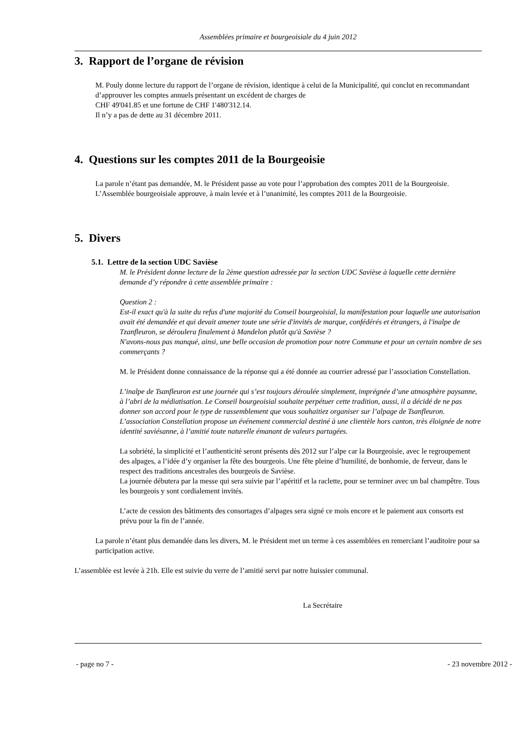Assemblées primaire et bourgeoisiale du 4 juin 2012
3. Rapport de l’organe de révision
M. Pouly donne lecture du rapport de l’organe de révision, identique à celui de la Municipalité, qui conclut en recommandant d’approuver les comptes annuels présentant un excédent de charges de
CHF 49'041.85 et une fortune de CHF 1'480'312.14.
Il n’y a pas de dette au 31 décembre 2011.
4. Questions sur les comptes 2011 de la Bourgeoisie
La parole n’étant pas demandée, M. le Président passe au vote pour l’approbation des comptes 2011 de la Bourgeoisie.
L’Assemblée bourgeoisiale approuve, à main levée et à l’unanimité, les comptes 2011 de la Bourgeoisie.
5. Divers
5.1. Lettre de la section UDC Savièse
M. le Président donne lecture de la 2ème question adressée par la section UDC Savièse à laquelle cette dernière demande d’y répondre à cette assemblée primaire :
Question 2 :
Est-il exact qu'à la suite du refus d'une majorité du Conseil bourgeoisial, la manifestation pour laquelle une autorisation avait été demandée et qui devait amener toute une série d'invités de marque, confédérés et étrangers, à l'inalpe de Tzanfleuron, se déroulera finalement à Mandelon plutôt qu'à Savièse ?
N'avons-nous pas manqué, ainsi, une belle occasion de promotion pour notre Commune et pour un certain nombre de ses commerçants ?
M. le Président donne connaissance de la réponse qui a été donnée au courrier adressé par l’association Constellation.
L’inalpe de Tsanfleuron est une journée qui s’est toujours déroulée simplement, imprégnée d’une atmosphère paysanne, à l’abri de la médiatisation. Le Conseil bourgeoisial souhaite perpétuer cette tradition, aussi, il a décidé de ne pas donner son accord pour le type de rassemblement que vous souhaitiez organiser sur l’alpage de Tsanfleuron.
L’association Constellation propose un événement commercial destiné à une clientèle hors canton, très éloignée de notre identité saviésanne, à l’amitié toute naturelle émanant de valeurs partagées.
La sobriété, la simplicité et l’authenticité seront présents dès 2012 sur l’alpe car la Bourgeoisie, avec le regroupement des alpages, a l’idée d’y organiser la fête des bourgeois. Une fête pleine d’humilité, de bonhomie, de ferveur, dans le respect des traditions ancestrales des bourgeois de Savièse.
La journée débutera par la messe qui sera suivie par l’apéritif et la raclette, pour se terminer avec un bal champêtre. Tous les bourgeois y sont cordialement invités.
L’acte de cession des bâtiments des consortages d’alpages sera signé ce mois encore et le paiement aux consorts est prévu pour la fin de l’année.
La parole n’étant plus demandée dans les divers, M. le Président met un terme à ces assemblées en remerciant l’auditoire pour sa participation active.
L’assemblée est levée à 21h. Elle est suivie du verre de l’amitié servi par notre huissier communal.
La Secrétaire
- page no 7 - - 23 novembre 2012 -